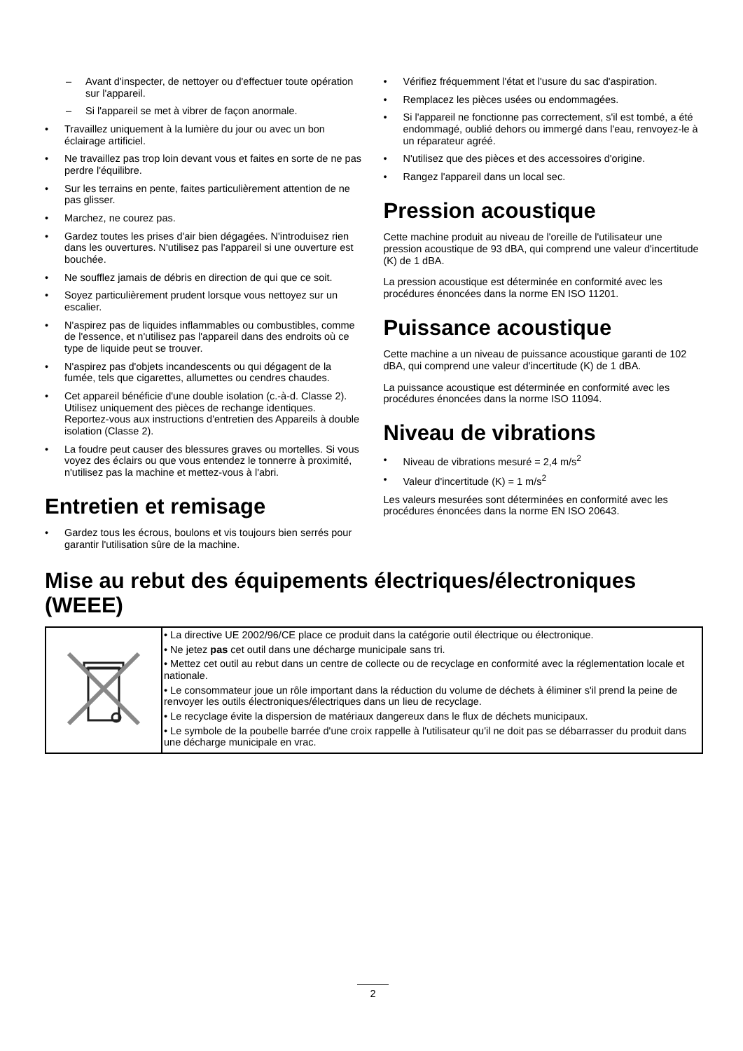– Avant d'inspecter, de nettoyer ou d'effectuer toute opération sur l'appareil.
– Si l'appareil se met à vibrer de façon anormale.
• Travaillez uniquement à la lumière du jour ou avec un bon éclairage artificiel.
• Ne travaillez pas trop loin devant vous et faites en sorte de ne pas perdre l'équilibre.
• Sur les terrains en pente, faites particulièrement attention de ne pas glisser.
• Marchez, ne courez pas.
• Gardez toutes les prises d'air bien dégagées. N'introduisez rien dans les ouvertures. N'utilisez pas l'appareil si une ouverture est bouchée.
• Ne soufflez jamais de débris en direction de qui que ce soit.
• Soyez particulièrement prudent lorsque vous nettoyez sur un escalier.
• N'aspirez pas de liquides inflammables ou combustibles, comme de l'essence, et n'utilisez pas l'appareil dans des endroits où ce type de liquide peut se trouver.
• N'aspirez pas d'objets incandescents ou qui dégagent de la fumée, tels que cigarettes, allumettes ou cendres chaudes.
• Cet appareil bénéficie d'une double isolation (c.-à-d. Classe 2). Utilisez uniquement des pièces de rechange identiques. Reportez-vous aux instructions d'entretien des Appareils à double isolation (Classe 2).
• La foudre peut causer des blessures graves ou mortelles. Si vous voyez des éclairs ou que vous entendez le tonnerre à proximité, n'utilisez pas la machine et mettez-vous à l'abri.
Entretien et remisage
• Gardez tous les écrous, boulons et vis toujours bien serrés pour garantir l'utilisation sûre de la machine.
• Vérifiez fréquemment l'état et l'usure du sac d'aspiration.
• Remplacez les pièces usées ou endommagées.
• Si l'appareil ne fonctionne pas correctement, s'il est tombé, a été endommagé, oublié dehors ou immergé dans l'eau, renvoyez-le à un réparateur agréé.
• N'utilisez que des pièces et des accessoires d'origine.
• Rangez l'appareil dans un local sec.
Pression acoustique
Cette machine produit au niveau de l'oreille de l'utilisateur une pression acoustique de 93 dBA, qui comprend une valeur d'incertitude (K) de 1 dBA.
La pression acoustique est déterminée en conformité avec les procédures énoncées dans la norme EN ISO 11201.
Puissance acoustique
Cette machine a un niveau de puissance acoustique garanti de 102 dBA, qui comprend une valeur d'incertitude (K) de 1 dBA.
La puissance acoustique est déterminée en conformité avec les procédures énoncées dans la norme ISO 11094.
Niveau de vibrations
• Niveau de vibrations mesuré = 2,4 m/s<sup>2</sup>
• Valeur d'incertitude (K) = 1 m/s<sup>2</sup>
Les valeurs mesurées sont déterminées en conformité avec les procédures énoncées dans la norme EN ISO 20643.
Mise au rebut des équipements électriques/électroniques (WEEE)
| | • La directive UE 2002/96/CE place ce produit dans la catégorie outil électrique ou électronique. • Ne jetez pas cet outil dans une décharge municipale sans tri. • Mettez cet outil au rebut dans un centre de collecte ou de recyclage en conformité avec la réglementation locale et nationale. • Le consommateur joue un rôle important dans la réduction du volume de déchets à éliminer s'il prend la peine de renvoyer les outils électroniques/électriques dans un lieu de recyclage. • Le recyclage évite la dispersion de matériaux dangereux dans le flux de déchets municipaux. • Le symbole de la poubelle barrée d'une croix rappelle à l'utilisateur qu'il ne doit pas se débarrasser du produit dans une décharge municipale en vrac. |
2